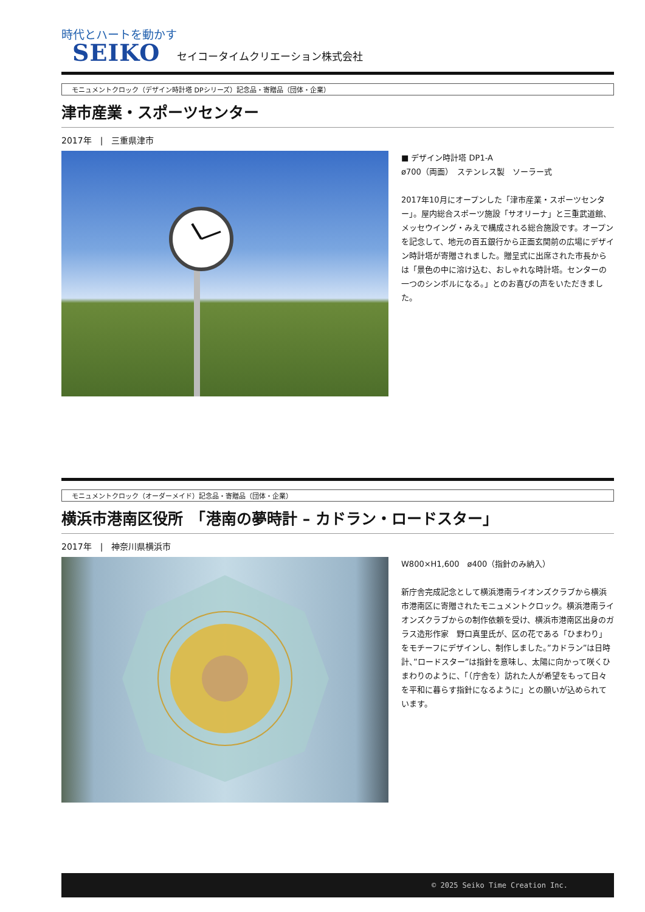時代とハートを動かす
SEIKO セイコータイムクリエーション株式会社
モニュメントクロック（デザイン時計塔 DPシリーズ）記念品・寄贈品（団体・企業）
津市産業・スポーツセンター
2017年　|　三重県津市
■ デザイン時計塔 DP1-A
ø700（両面）　ステンレス製　ソーラー式
2017年10月にオープンした「津市産業・スポーツセンター」。屋内総合スポーツ施設「サオリーナ」と三重武道館、メッセウイング・みえで構成される総合施設です。オープンを記念して、地元の百五銀行から正面玄関前の広場にデザイン時計塔が寄贈されました。贈呈式に出席された市長からは「景色の中に溶け込む、おしゃれな時計塔。センターの一つのシンボルになる。」とのお喜びの声をいただきました。
モニュメントクロック（オーダーメイド）記念品・寄贈品（団体・企業）
横浜市港南区役所　「港南の夢時計 – カドラン・ロードスター」
2017年　|　神奈川県横浜市
W800×H1,600　ø400（指針のみ納入）
新庁舎完成記念として横浜港南ライオンズクラブから横浜市港南区に寄贈されたモニュメントクロック。横浜港南ライオンズクラブからの制作依頼を受け、横浜市港南区出身のガラス造形作家　野口真里氏が、区の花である「ひまわり」をモチーフにデザインし、制作しました。”カドラン”は日時計、”ロードスター”は指針を意味し、太陽に向かって咲くひまわりのように、「（庁舎を）訪れた人が希望をもって日々を平和に暮らす指針になるように」との願いが込められています。
© 2025 Seiko Time Creation Inc.